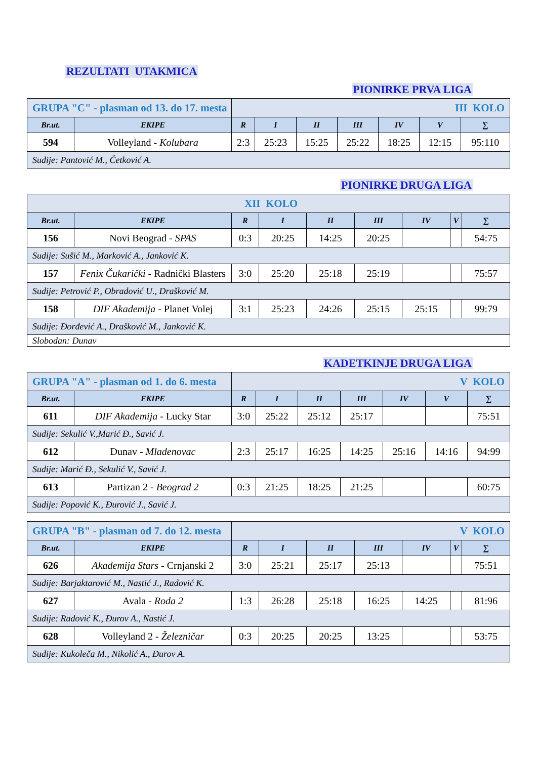REZULTATI UTAKMICA
PIONIRKE PRVA LIGA
| GRUPA "C" - plasman od 13. do 17. mesta | | III KOLO | | | | | | |
| Br.ut. | EKIPE | R | I | II | III | IV | V | ∑ |
| 594 | Volleyland - Kolubara | 2:3 | 25:23 | 15:25 | 25:22 | 18:25 | 12:15 | 95:110 |
| Sudije: Pantović M., Četković A. | | | | | | | | |
PIONIRKE DRUGA LIGA
| XII KOLO | | | | | | | | |
| Br.ut. | EKIPE | R | I | II | III | IV | V | ∑ |
| 156 | Novi Beograd - SPAS | 0:3 | 20:25 | 14:25 | 20:25 | | | 54:75 |
| Sudije: Sušić M., Marković A., Janković K. | | | | | | | | |
| 157 | Fenix Čukarički - Radnički Blasters | 3:0 | 25:20 | 25:18 | 25:19 | | | 75:57 |
| Sudije: Petrović P., Obradović U., Drašković M. | | | | | | | | |
| 158 | DIF Akademija - Planet Volej | 3:1 | 25:23 | 24:26 | 25:15 | 25:15 | | 99:79 |
| Sudije: Đorđević A., Drašković M., Janković K. | | | | | | | | |
| Slobodan: Dunav | | | | | | | | |
KADETKINJE DRUGA LIGA
| GRUPA "A" - plasman od 1. do 6. mesta | | V KOLO | | | | | | |
| Br.ut. | EKIPE | R | I | II | III | IV | V | ∑ |
| 611 | DIF Akademija - Lucky Star | 3:0 | 25:22 | 25:12 | 25:17 | | | 75:51 |
| Sudije: Sekulić V.,Marić Đ., Savić J. | | | | | | | | |
| 612 | Dunav - Mladenovac | 2:3 | 25:17 | 16:25 | 14:25 | 25:16 | 14:16 | 94:99 |
| Sudije: Marić Đ., Sekulić V., Savić J. | | | | | | | | |
| 613 | Partizan 2 - Beograd 2 | 0:3 | 21:25 | 18:25 | 21:25 | | | 60:75 |
| Sudije: Popović K., Đurović J., Savić J. | | | | | | | | |
| GRUPA "B" - plasman od 7. do 12. mesta | | V KOLO | | | | | | |
| Br.ut. | EKIPE | R | I | II | III | IV | V | ∑ |
| 626 | Akademija Stars - Crnjanski 2 | 3:0 | 25:21 | 25:17 | 25:13 | | | 75:51 |
| Sudije: Barjaktarović M., Nastić J., Radović K. | | | | | | | | |
| 627 | Avala - Roda 2 | 1:3 | 26:28 | 25:18 | 16:25 | 14:25 | | 81:96 |
| Sudije: Radović K., Đurov A., Nastić J. | | | | | | | | |
| 628 | Volleyland 2 - Železničar | 0:3 | 20:25 | 20:25 | 13:25 | | | 53:75 |
| Sudije: Kukoleča M., Nikolić A., Đurov A. | | | | | | | | |